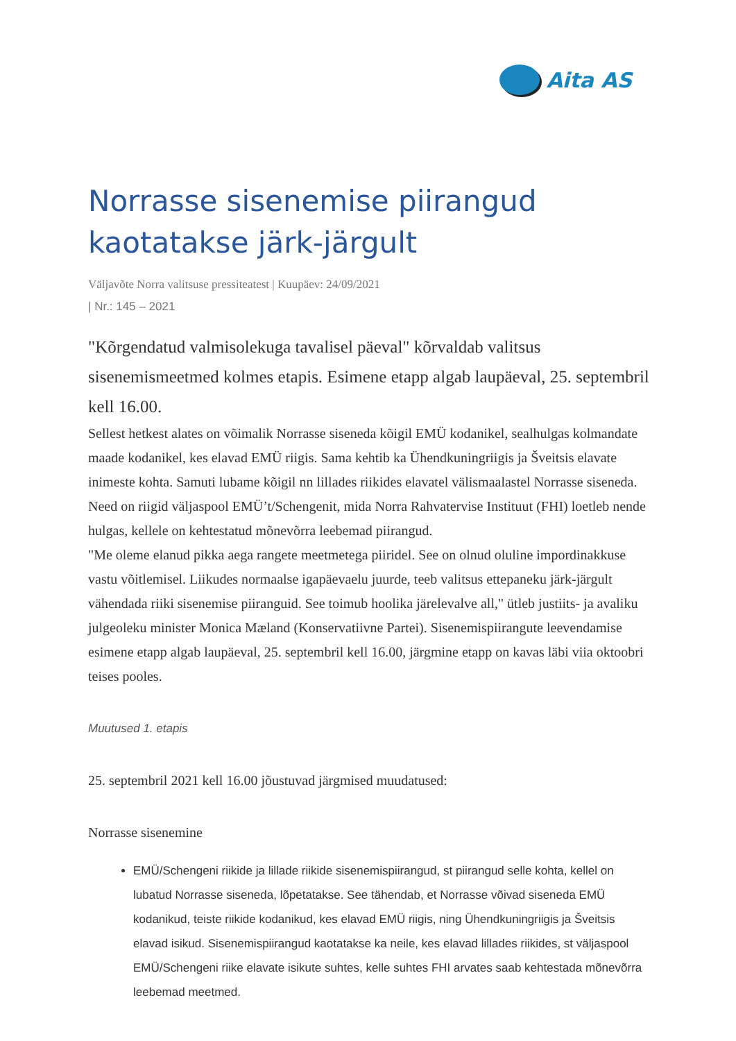Aita AS
Norrasse sisenemise piirangud kaotatakse järk-järgult
Väljavõte Norra valitsuse pressiteatest | Kuupäev: 24/09/2021
| Nr.: 145 – 2021
"Kõrgendatud valmisolekuga tavalisel päeval" kõrvaldab valitsus sisenemismeetmed kolmes etapis. Esimene etapp algab laupäeval, 25. septembril kell 16.00.
Sellest hetkest alates on võimalik Norrasse siseneda kõigil EMÜ kodanikel, sealhulgas kolmandate maade kodanikel, kes elavad EMÜ riigis. Sama kehtib ka Ühendkuningriigis ja Šveitsis elavate inimeste kohta. Samuti lubame kõigil nn lillades riikides elavatel välismaalastel Norrasse siseneda. Need on riigid väljaspool EMÜ’t/Schengenit, mida Norra Rahvatervise Instituut (FHI) loetleb nende hulgas, kellele on kehtestatud mõnevõrra leebemad piirangud.
"Me oleme elanud pikka aega rangete meetmetega piiridel. See on olnud oluline impordinakkuse vastu võitlemisel. Liikudes normaalse igapäevaelu juurde, teeb valitsus ettepaneku järk-järgult vähendada riiki sisenemise piiranguid. See toimub hoolika järelevalve all," ütleb justiits- ja avaliku julgeoleku minister Monica Mæland (Konservatiivne Partei). Sisenemispiirangute leevendamise esimene etapp algab laupäeval, 25. septembril kell 16.00, järgmine etapp on kavas läbi viia oktoobri teises pooles.
Muutused 1. etapis
25. septembril 2021 kell 16.00 jõustuvad järgmised muudatused:
Norrasse sisenemine
EMÜ/Schengeni riikide ja lillade riikide sisenemispiirangud, st piirangud selle kohta, kellel on lubatud Norrasse siseneda, lõpetatakse. See tähendab, et Norrasse võivad siseneda EMÜ kodanikud, teiste riikide kodanikud, kes elavad EMÜ riigis, ning Ühendkuningriigis ja Šveitsis elavad isikud. Sisenemispiirangud kaotatakse ka neile, kes elavad lillades riikides, st väljaspool EMÜ/Schengeni riike elavate isikute suhtes, kelle suhtes FHI arvates saab kehtestada mõnevõrra leebemad meetmed.